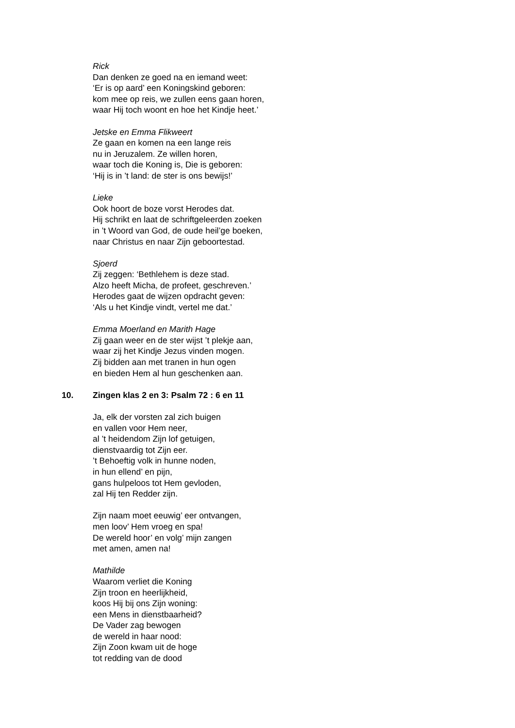Rick
Dan denken ze goed na en iemand weet:
‘Er is op aard’ een Koningskind geboren:
kom mee op reis, we zullen eens gaan horen,
waar Hij toch woont en hoe het Kindje heet.’
Jetske en Emma Flikweert
Ze gaan en komen na een lange reis
nu in Jeruzalem. Ze willen horen,
waar toch die Koning is, Die is geboren:
‘Hij is in ’t land: de ster is ons bewijs!’
Lieke
Ook hoort de boze vorst Herodes dat.
Hij schrikt en laat de schriftgeleerden zoeken
in ’t Woord van God, de oude heil’ge boeken,
naar Christus en naar Zijn geboortestad.
Sjoerd
Zij zeggen: ‘Bethlehem is deze stad.
Alzo heeft Micha, de profeet, geschreven.’
Herodes gaat de wijzen opdracht geven:
‘Als u het Kindje vindt, vertel me dat.’
Emma Moerland en Marith Hage
Zij gaan weer en de ster wijst ’t plekje aan,
waar zij het Kindje Jezus vinden mogen.
Zij bidden aan met tranen in hun ogen
en bieden Hem al hun geschenken aan.
10. Zingen klas 2 en 3: Psalm 72 : 6 en 11
Ja, elk der vorsten zal zich buigen
en vallen voor Hem neer,
al ’t heidendom Zijn lof getuigen,
dienstvaardig tot Zijn eer.
’t Behoeftig volk in hunne noden,
in hun ellend’ en pijn,
gans hulpeloos tot Hem gevloden,
zal Hij ten Redder zijn.
Zijn naam moet eeuwig’ eer ontvangen,
men loov’ Hem vroeg en spa!
De wereld hoor’ en volg’ mijn zangen
met amen, amen na!
Mathilde
Waarom verliet die Koning
Zijn troon en heerlijkheid,
koos Hij bij ons Zijn woning:
een Mens in dienstbaarheid?
De Vader zag bewogen
de wereld in haar nood:
Zijn Zoon kwam uit de hoge
tot redding van de dood